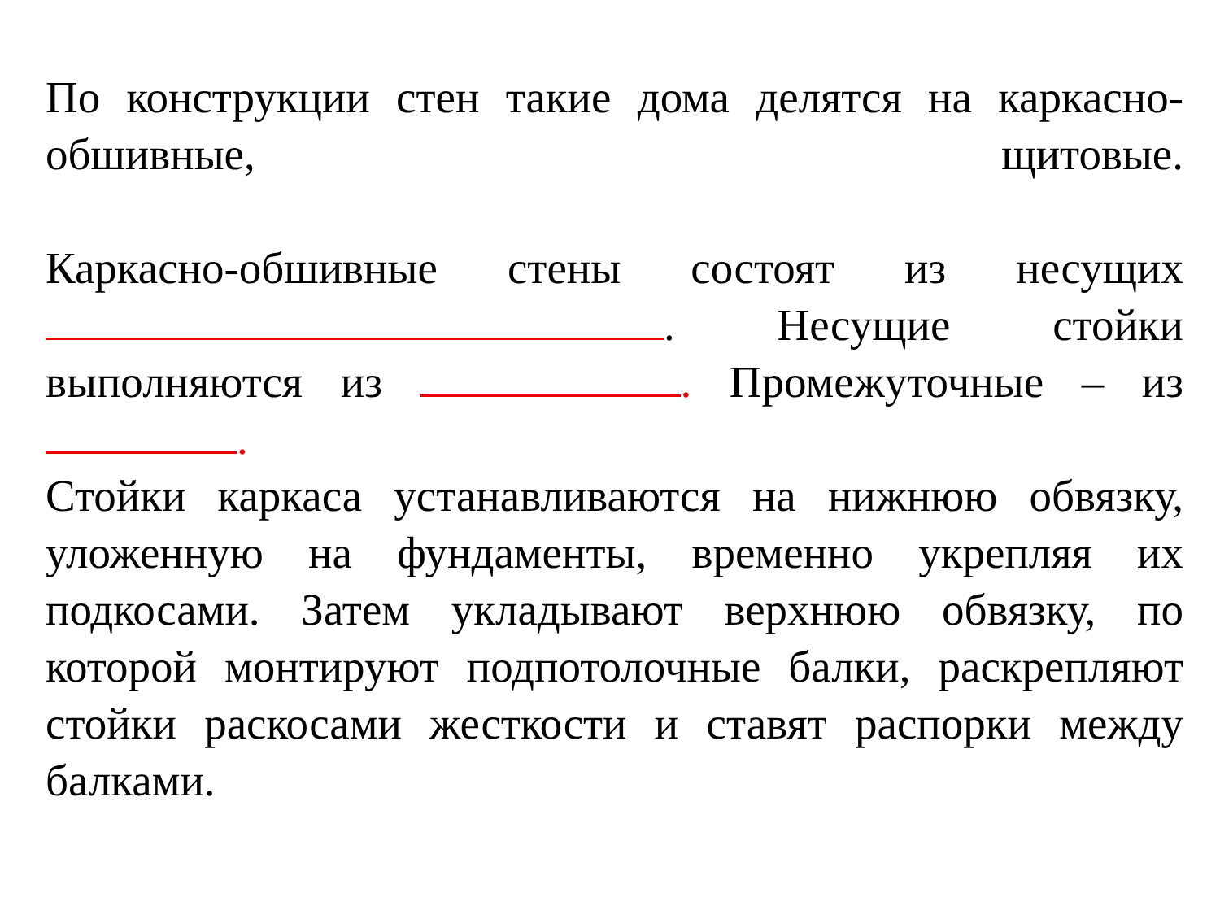По конструкции стен такие дома делятся на каркасно-
обшивные, щитовые.
Каркасно-обшивные стены состоят из несущих
. Несущие стойки
выполняются из . Промежуточные – из
.
Стойки каркаса устанавливаются на нижнюю обвязку,
уложенную на фундаменты, временно укрепляя их
подкосами. Затем укладывают верхнюю обвязку, по
которой монтируют подпотолочные балки, раскрепляют
стойки раскосами жесткости и ставят распорки между
балками.